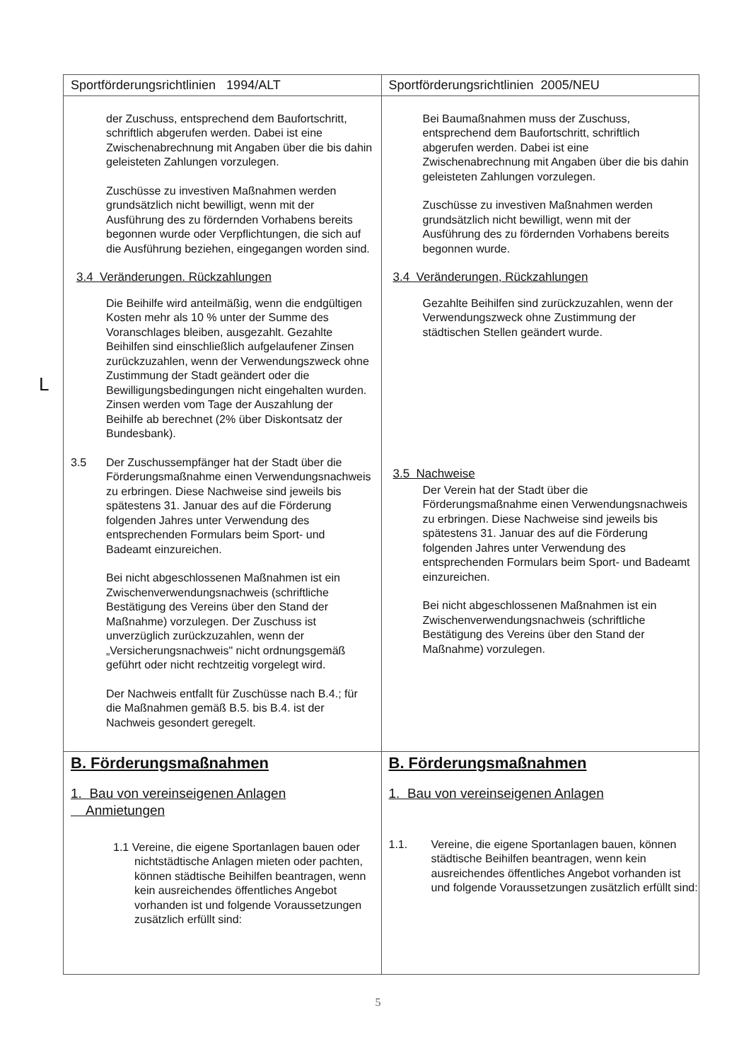L
| Sportförderungsrichtlinien 1994/ALT | Sportförderungsrichtlinien 2005/NEU |
| --- | --- |
| der Zuschuss, entsprechend dem Baufortschritt, schriftlich abgerufen werden. Dabei ist eine Zwischenabrechnung mit Angaben über die bis dahin geleisteten Zahlungen vorzulegen. Zuschüsse zu investiven Maßnahmen werden grundsätzlich nicht bewilligt, wenn mit der Ausführung des zu fördernden Vorhabens bereits begonnen wurde oder Verpflichtungen, die sich auf die Ausführung beziehen, eingegangen worden sind. 3.4 Veränderungen. Rückzahlungen Die Beihilfe wird anteilmäßig, wenn die endgültigen Kosten mehr als 10 % unter der Summe des Voranschlages bleiben, ausgezahlt. Gezahlte Beihilfen sind einschließlich aufgelaufener Zinsen zurückzuzahlen, wenn der Verwendungszweck ohne Zustimmung der Stadt geändert oder die Bewilligungsbedingungen nicht eingehalten wurden. Zinsen werden vom Tage der Auszahlung der Beihilfe ab berechnet (2% über Diskontsatz der Bundesbank). 3.5 Der Zuschussempfänger hat der Stadt über die Förderungsmaßnahme einen Verwendungsnachweis zu erbringen. Diese Nachweise sind jeweils bis spätestens 31. Januar des auf die Förderung folgenden Jahres unter Verwendung des entsprechenden Formulars beim Sport- und Badeamt einzureichen. Bei nicht abgeschlossenen Maßnahmen ist ein Zwischenverwendungsnachweis (schriftliche Bestätigung des Vereins über den Stand der Maßnahme) vorzulegen. Der Zuschuss ist unverzüglich zurückzuzahlen, wenn der „Versicherungsnachweis" nicht ordnungsgemäß geführt oder nicht rechtzeitig vorgelegt wird. Der Nachweis entfallt für Zuschüsse nach B.4.; für die Maßnahmen gemäß B.5. bis B.4. ist der Nachweis gesondert geregelt. | Bei Baumaßnahmen muss der Zuschuss, entsprechend dem Baufortschritt, schriftlich abgerufen werden. Dabei ist eine Zwischenabrechnung mit Angaben über die bis dahin geleisteten Zahlungen vorzulegen. Zuschüsse zu investiven Maßnahmen werden grundsätzlich nicht bewilligt, wenn mit der Ausführung des zu fördernden Vorhabens bereits begonnen wurde. 3.4 Veränderungen, Rückzahlungen Gezahlte Beihilfen sind zurückzuzahlen, wenn der Verwendungszweck ohne Zustimmung der städtischen Stellen geändert wurde. 3.5 Nachweise Der Verein hat der Stadt über die Förderungsmaßnahme einen Verwendungsnachweis zu erbringen. Diese Nachweise sind jeweils bis spätestens 31. Januar des auf die Förderung folgenden Jahres unter Verwendung des entsprechenden Formulars beim Sport- und Badeamt einzureichen. Bei nicht abgeschlossenen Maßnahmen ist ein Zwischenverwendungsnachweis (schriftliche Bestätigung des Vereins über den Stand der Maßnahme) vorzulegen. |
| B. Förderungsmaßnahmen 1. Bau von vereinseigenen Anlagen Anmietungen 1.1 Vereine, die eigene Sportanlagen bauen oder nichtstädtische Anlagen mieten oder pachten, können städtische Beihilfen beantragen, wenn kein ausreichendes öffentliches Angebot vorhanden ist und folgende Voraussetzungen zusätzlich erfüllt sind: | B. Förderungsmaßnahmen 1. Bau von vereinseigenen Anlagen 1.1. Vereine, die eigene Sportanlagen bauen, können städtische Beihilfen beantragen, wenn kein ausreichendes öffentliches Angebot vorhanden ist und folgende Voraussetzungen zusätzlich erfüllt sind: |
5